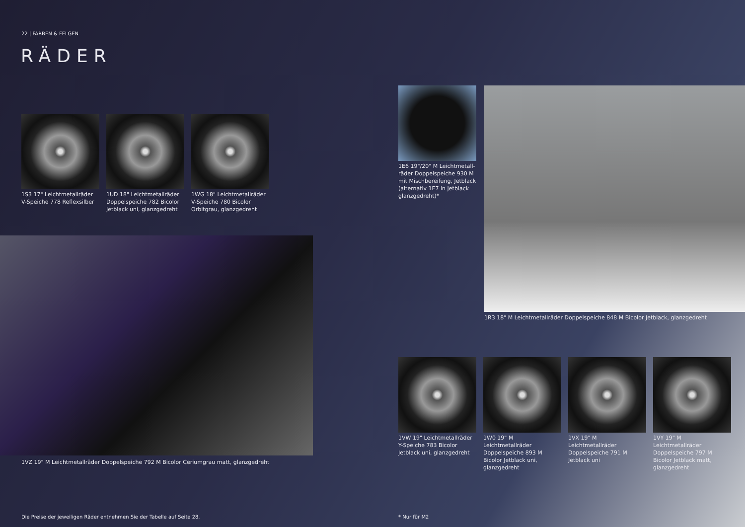22 | FARBEN & FELGEN
RÄDER
1S3 17" Leichtmetallräder V-Speiche 778 Reflexsilber
1UD 18" Leichtmetallräder Doppelspeiche 782 Bicolor Jetblack uni, glanzgedreht
1WG 18" Leichtmetallräder V-Speiche 780 Bicolor Orbitgrau, glanzgedreht
1VZ 19" M Leichtmetallräder Doppelspeiche 792 M Bicolor Ceriumgrau matt, glanzgedreht
1E6 19"/20" M Leichtmetall­räder Doppelspeiche 930 M mit Mischbereifung, Jetblack (alternativ 1E7 in Jetblack glanzgedreht)*
1R3 18" M Leichtmetallräder Doppelspeiche 848 M Bicolor Jetblack, glanzgedreht
1VW 19" Leichtmetallräder Y-Speiche 783 Bicolor Jetblack uni, glanzgedreht
1W0 19" M Leichtmetallräder Doppelspeiche 893 M Bicolor Jetblack uni, glanzgedreht
1VX 19" M Leichtmetallräder Doppelspeiche 791 M Jetblack uni
1VY 19" M Leichtmetallräder Doppelspeiche 797 M Bicolor Jetblack matt, glanzgedreht
Die Preise der jeweiligen Räder entnehmen Sie der Tabelle auf Seite 28.
* Nur für M2